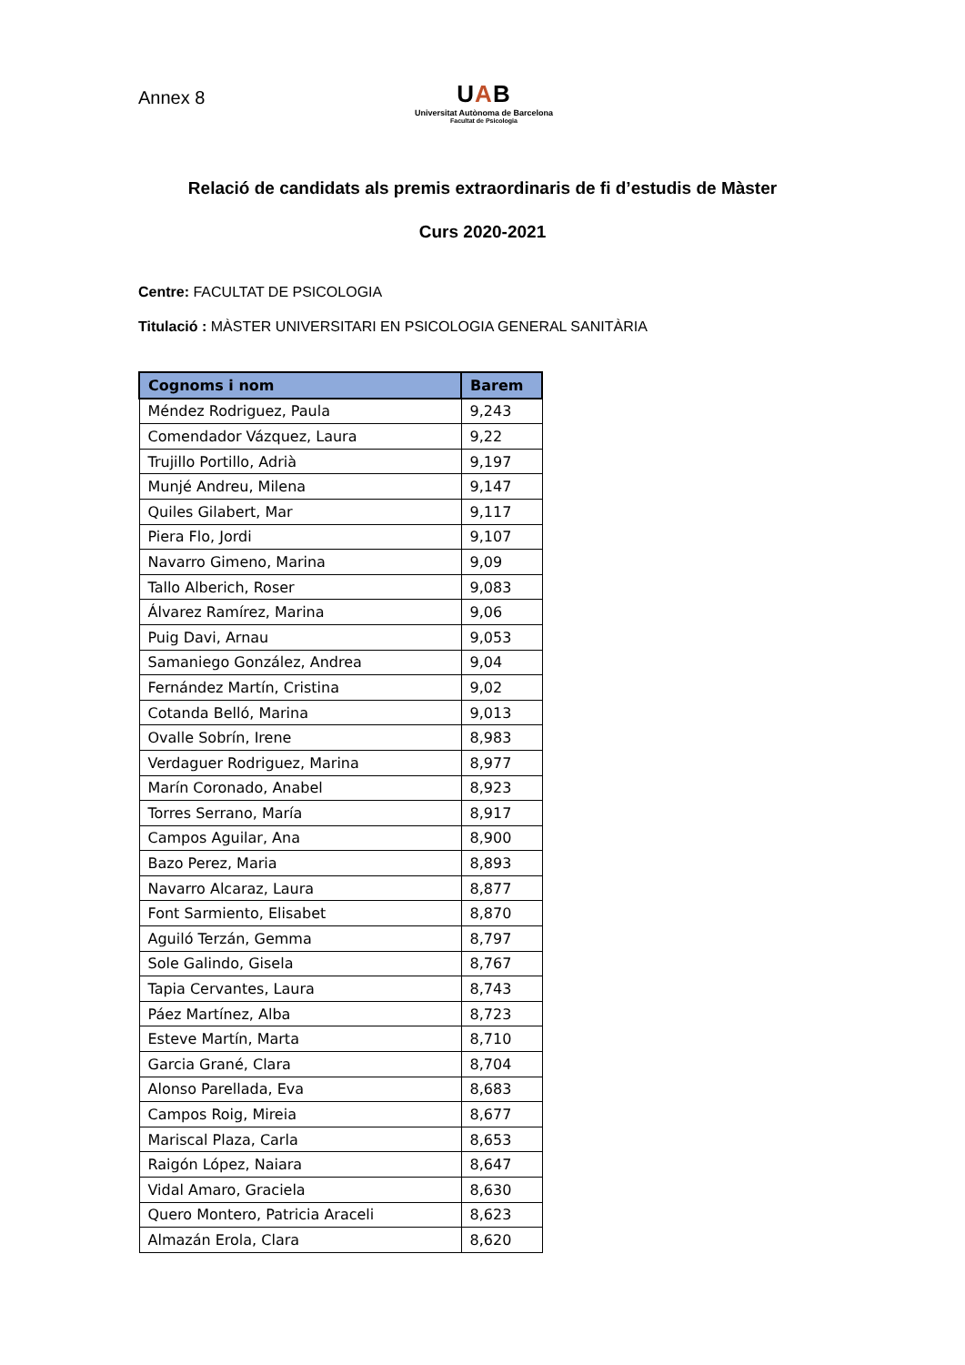Annex 8
UAB
Universitat Autònoma de Barcelona
Facultat de Psicologia
Relació de candidats als premis extraordinaris de fi d’estudis de Màster
Curs 2020-2021
Centre: FACULTAT DE PSICOLOGIA
Titulació : MÀSTER UNIVERSITARI EN PSICOLOGIA GENERAL SANITÀRIA
| Cognoms i nom | Barem |
| --- | --- |
| Méndez Rodriguez, Paula | 9,243 |
| Comendador Vázquez, Laura | 9,22 |
| Trujillo Portillo, Adrià | 9,197 |
| Munjé Andreu, Milena | 9,147 |
| Quiles Gilabert, Mar | 9,117 |
| Piera Flo, Jordi | 9,107 |
| Navarro Gimeno, Marina | 9,09 |
| Tallo Alberich, Roser | 9,083 |
| Álvarez Ramírez, Marina | 9,06 |
| Puig Davi, Arnau | 9,053 |
| Samaniego González, Andrea | 9,04 |
| Fernández Martín, Cristina | 9,02 |
| Cotanda Belló, Marina | 9,013 |
| Ovalle Sobrín, Irene | 8,983 |
| Verdaguer Rodriguez, Marina | 8,977 |
| Marín Coronado, Anabel | 8,923 |
| Torres Serrano, María | 8,917 |
| Campos Aguilar, Ana | 8,900 |
| Bazo Perez, Maria | 8,893 |
| Navarro Alcaraz, Laura | 8,877 |
| Font Sarmiento, Elisabet | 8,870 |
| Aguiló Terzán, Gemma | 8,797 |
| Sole Galindo, Gisela | 8,767 |
| Tapia Cervantes, Laura | 8,743 |
| Páez Martínez, Alba | 8,723 |
| Esteve Martín, Marta | 8,710 |
| Garcia Grané, Clara | 8,704 |
| Alonso Parellada, Eva | 8,683 |
| Campos Roig, Mireia | 8,677 |
| Mariscal Plaza, Carla | 8,653 |
| Raigón López, Naiara | 8,647 |
| Vidal Amaro, Graciela | 8,630 |
| Quero Montero, Patricia Araceli | 8,623 |
| Almazán Erola, Clara | 8,620 |